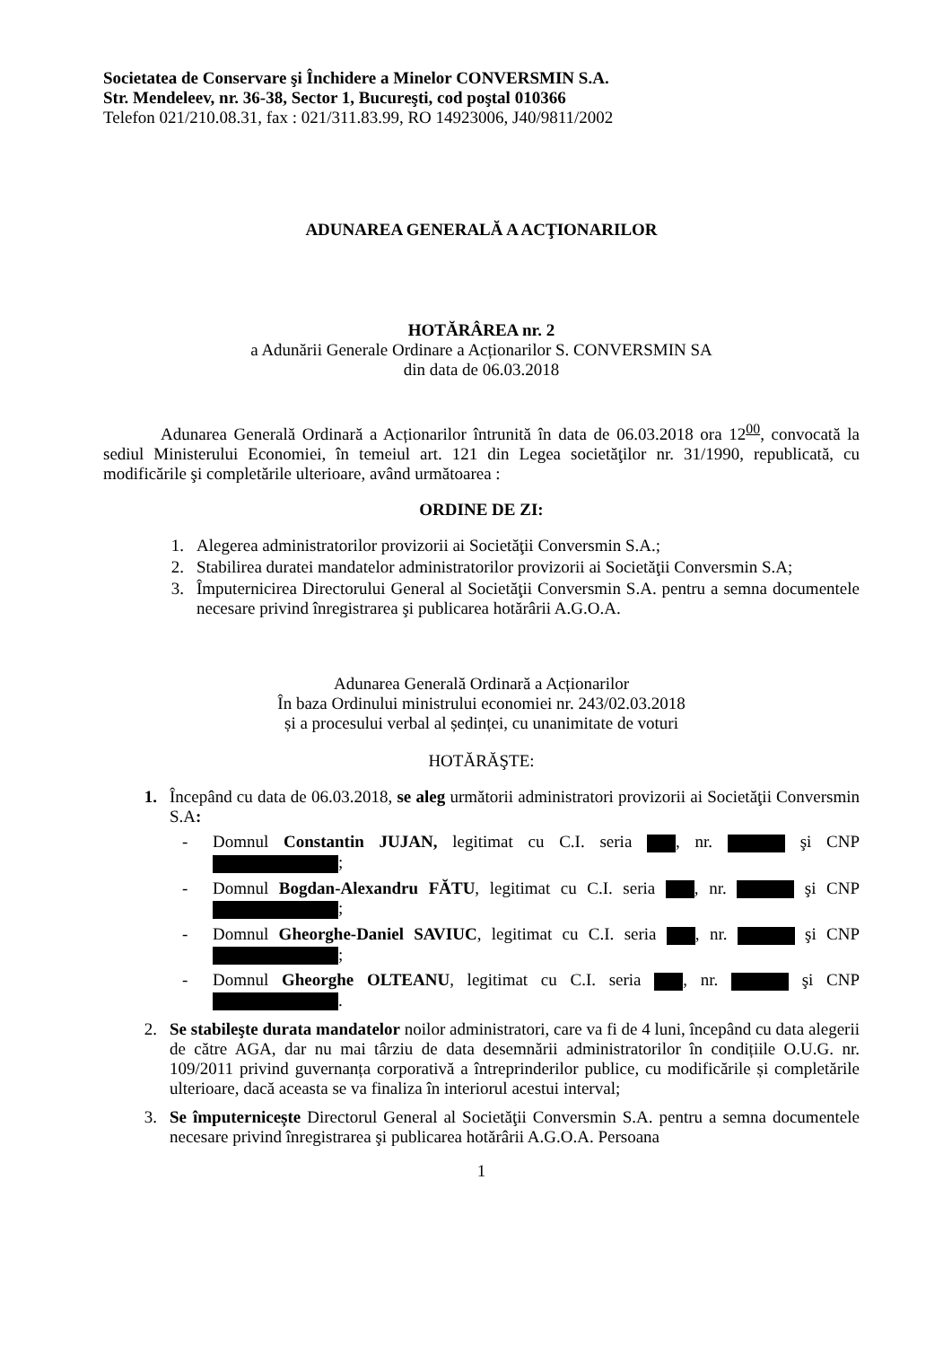Societatea de Conservare şi Închidere a Minelor CONVERSMIN S.A.
Str. Mendeleev, nr. 36-38, Sector 1, Bucureşti, cod poştal 010366
Telefon 021/210.08.31, fax : 021/311.83.99, RO 14923006, J40/9811/2002
ADUNAREA GENERALĂ A ACŢIONARILOR
HOTĂRÂREA nr. 2
a Adunării Generale Ordinare a Acționarilor S. CONVERSMIN SA
din data de 06.03.2018
Adunarea Generală Ordinară a Acționarilor întrunită în data de 06.03.2018 ora 12<sup>00</sup>, convocată la sediul Ministerului Economiei, în temeiul art. 121 din Legea societăţilor nr. 31/1990, republicată, cu modificările şi completările ulterioare, având următoarea :
ORDINE DE ZI:
1. Alegerea administratorilor provizorii ai Societăţii Conversmin S.A.;
2. Stabilirea duratei mandatelor administratorilor provizorii ai Societăţii Conversmin S.A;
3. Împuternicirea Directorului General al Societăţii Conversmin S.A. pentru a semna documentele necesare privind înregistrarea şi publicarea hotărârii A.G.O.A.
Adunarea Generală Ordinară a Acționarilor
În baza Ordinului ministrului economiei nr. 243/02.03.2018
și a procesului verbal al ședinței, cu unanimitate de voturi
HOTĂRĂŞTE:
1. Începând cu data de 06.03.2018, se aleg următorii administratori provizorii ai Societăţii Conversmin S.A:
- Domnul Constantin JUJAN, legitimat cu C.I. seria , nr. şi CNP ;
- Domnul Bogdan-Alexandru FĂTU, legitimat cu C.I. seria , nr. şi CNP ;
- Domnul Gheorghe-Daniel SAVIUC, legitimat cu C.I. seria , nr. şi CNP ;
- Domnul Gheorghe OLTEANU, legitimat cu C.I. seria , nr. şi CNP .
2. Se stabileşte durata mandatelor noilor administratori, care va fi de 4 luni, începând cu data alegerii de către AGA, dar nu mai târziu de data desemnării administratorilor în condițiile O.U.G. nr. 109/2011 privind guvernanța corporativă a întreprinderilor publice, cu modificările și completările ulterioare, dacă aceasta se va finaliza în interiorul acestui interval;
3. Se împuternicește Directorul General al Societăţii Conversmin S.A. pentru a semna documentele necesare privind înregistrarea şi publicarea hotărârii A.G.O.A. Persoana
1